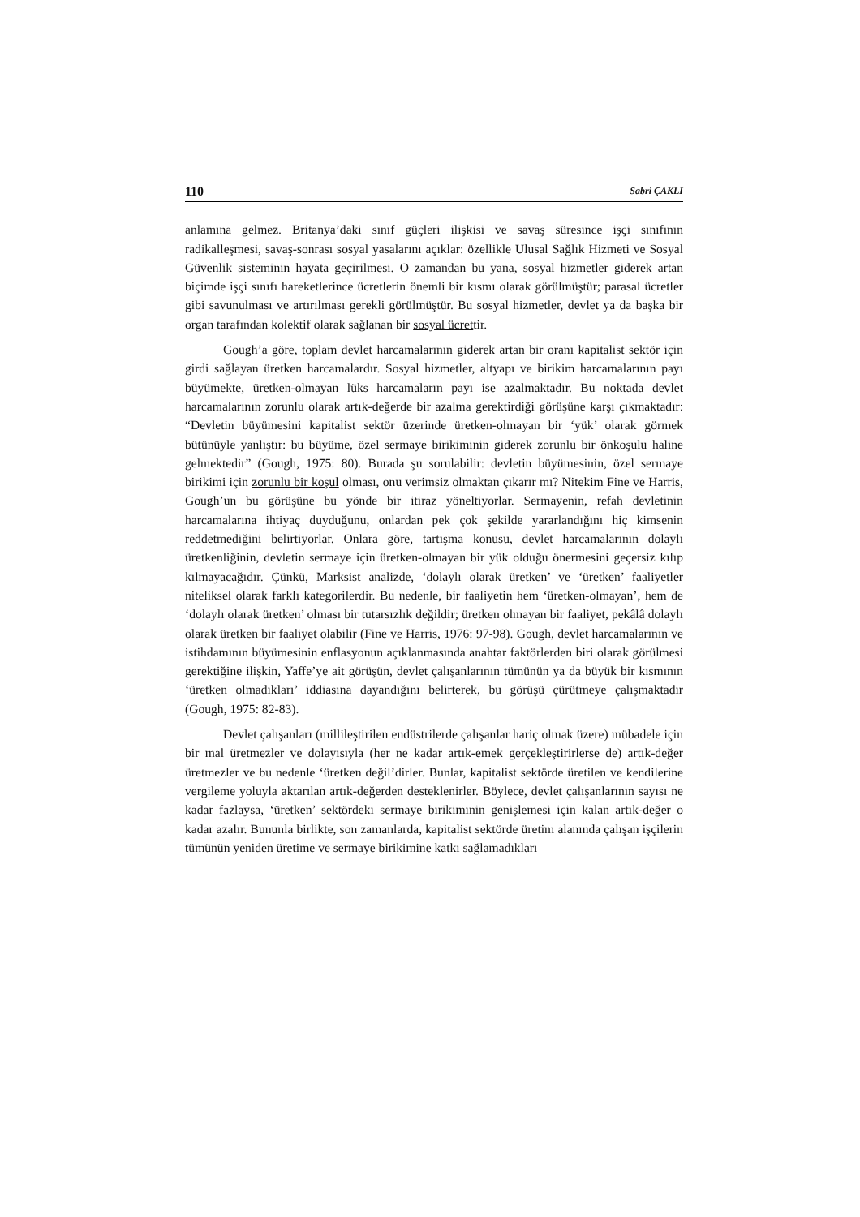110 Sabri ÇAKLI
anlamına gelmez. Britanya’daki sınıf güçleri ilişkisi ve savaş süresince işçi sınıfının radikalleşmesi, savaş-sonrası sosyal yasalarını açıklar: özellikle Ulusal Sağlık Hizmeti ve Sosyal Güvenlik sisteminin hayata geçirilmesi. O zamandan bu yana, sosyal hizmetler giderek artan biçimde işçi sınıfı hareketlerince ücretlerin önemli bir kısmı olarak görülmüştür; parasal ücretler gibi savunulması ve artırılması gerekli görülmüştür. Bu sosyal hizmetler, devlet ya da başka bir organ tarafından kolektif olarak sağlanan bir sosyal ücrettir.
Gough’a göre, toplam devlet harcamalarının giderek artan bir oranı kapitalist sektör için girdi sağlayan üretken harcamalardır. Sosyal hizmetler, altyapı ve birikim harcamalarının payı büyümekte, üretken-olmayan lüks harcamaların payı ise azalmaktadır. Bu noktada devlet harcamalarının zorunlu olarak artık-değerde bir azalma gerektirdiği görüşüne karşı çıkmaktadır: “Devletin büyümesini kapitalist sektör üzerinde üretken-olmayan bir ‘yük’ olarak görmek bütünüyle yanlıştır: bu büyüme, özel sermaye birikiminin giderek zorunlu bir önkoşulu haline gelmektedir” (Gough, 1975: 80). Burada şu sorulabilir: devletin büyümesinin, özel sermaye birikimi için zorunlu bir koşul olması, onu verimsiz olmaktan çıkarır mı? Nitekim Fine ve Harris, Gough’un bu görüşüne bu yönde bir itiraz yöneltiyorlar. Sermayenin, refah devletinin harcamalarına ihtiyaç duyduğunu, onlardan pek çok şekilde yararlandığını hiç kimsenin reddetmediğini belirtiyorlar. Onlara göre, tartışma konusu, devlet harcamalarının dolaylı üretkenliğinin, devletin sermaye için üretken-olmayan bir yük olduğu önermesini geçersiz kılıp kılmayacağıdır. Çünkü, Marksist analizde, ‘dolaylı olarak üretken’ ve ‘üretken’ faaliyetler niteliksel olarak farklı kategorilerdir. Bu nedenle, bir faaliyetin hem ‘üretken-olmayan’, hem de ‘dolaylı olarak üretken’ olması bir tutarsızlık değildir; üretken olmayan bir faaliyet, pekâlâ dolaylı olarak üretken bir faaliyet olabilir (Fine ve Harris, 1976: 97-98). Gough, devlet harcamalarının ve istihdamının büyümesinin enflasyonun açıklanmasında anahtar faktörlerden biri olarak görülmesi gerektiğine ilişkin, Yaffe’ye ait görüşün, devlet çalışanlarının tümünün ya da büyük bir kısmının ‘üretken olmadıkları’ iddiasına dayandığını belirterek, bu görüşü çürütmeye çalışmaktadır (Gough, 1975: 82-83).
Devlet çalışanları (millileştirilen endüstrilerde çalışanlar hariç olmak üzere) mübadele için bir mal üretmezler ve dolayısıyla (her ne kadar artık-emek gerçekleştirirlerse de) artık-değer üretmezler ve bu nedenle ‘üretken değil’dirler. Bunlar, kapitalist sektörde üretilen ve kendilerine vergileme yoluyla aktarılan artık-değerden desteklenirler. Böylece, devlet çalışanlarının sayısı ne kadar fazlaysa, ‘üretken’ sektördeki sermaye birikiminin genişlemesi için kalan artık-değer o kadar azalır. Bununla birlikte, son zamanlarda, kapitalist sektörde üretim alanında çalışan işçilerin tümünün yeniden üretime ve sermaye birikimine katkı sağlamadıkları